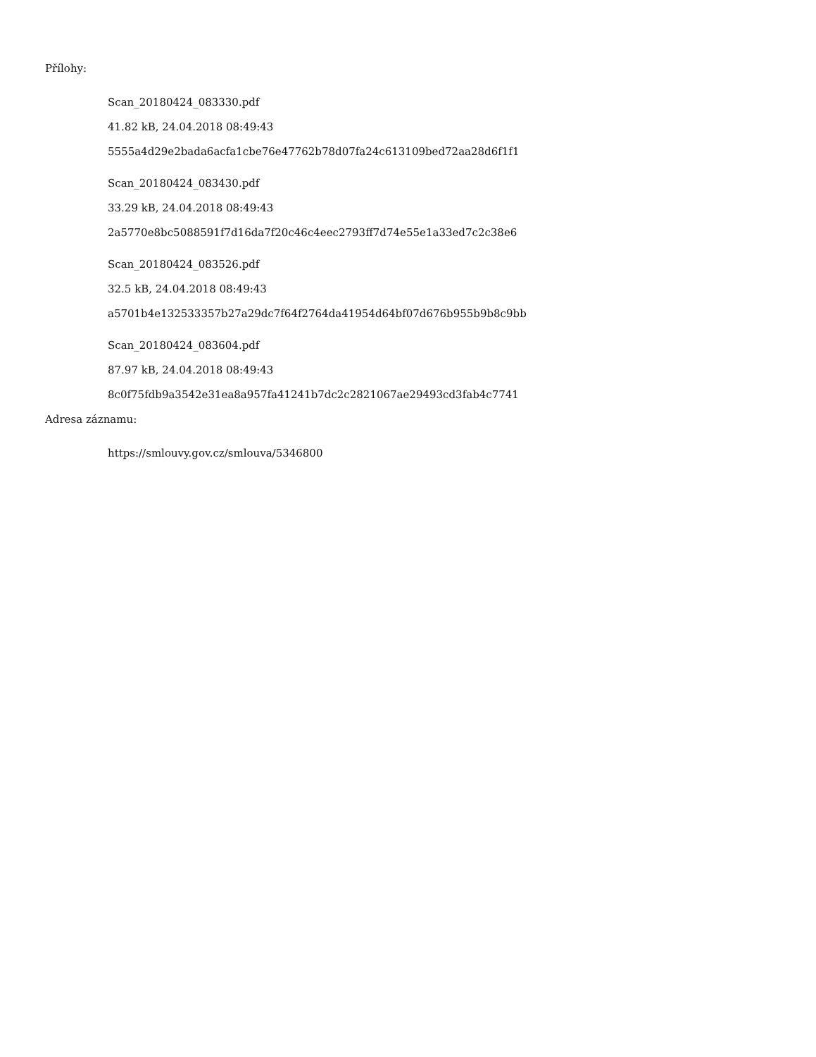Přílohy:
Scan_20180424_083330.pdf
41.82 kB, 24.04.2018 08:49:43
5555a4d29e2bada6acfa1cbe76e47762b78d07fa24c613109bed72aa28d6f1f1
Scan_20180424_083430.pdf
33.29 kB, 24.04.2018 08:49:43
2a5770e8bc5088591f7d16da7f20c46c4eec2793ff7d74e55e1a33ed7c2c38e6
Scan_20180424_083526.pdf
32.5 kB, 24.04.2018 08:49:43
a5701b4e132533357b27a29dc7f64f2764da41954d64bf07d676b955b9b8c9bb
Scan_20180424_083604.pdf
87.97 kB, 24.04.2018 08:49:43
8c0f75fdb9a3542e31ea8a957fa41241b7dc2c2821067ae29493cd3fab4c7741
Adresa záznamu:
https://smlouvy.gov.cz/smlouva/5346800